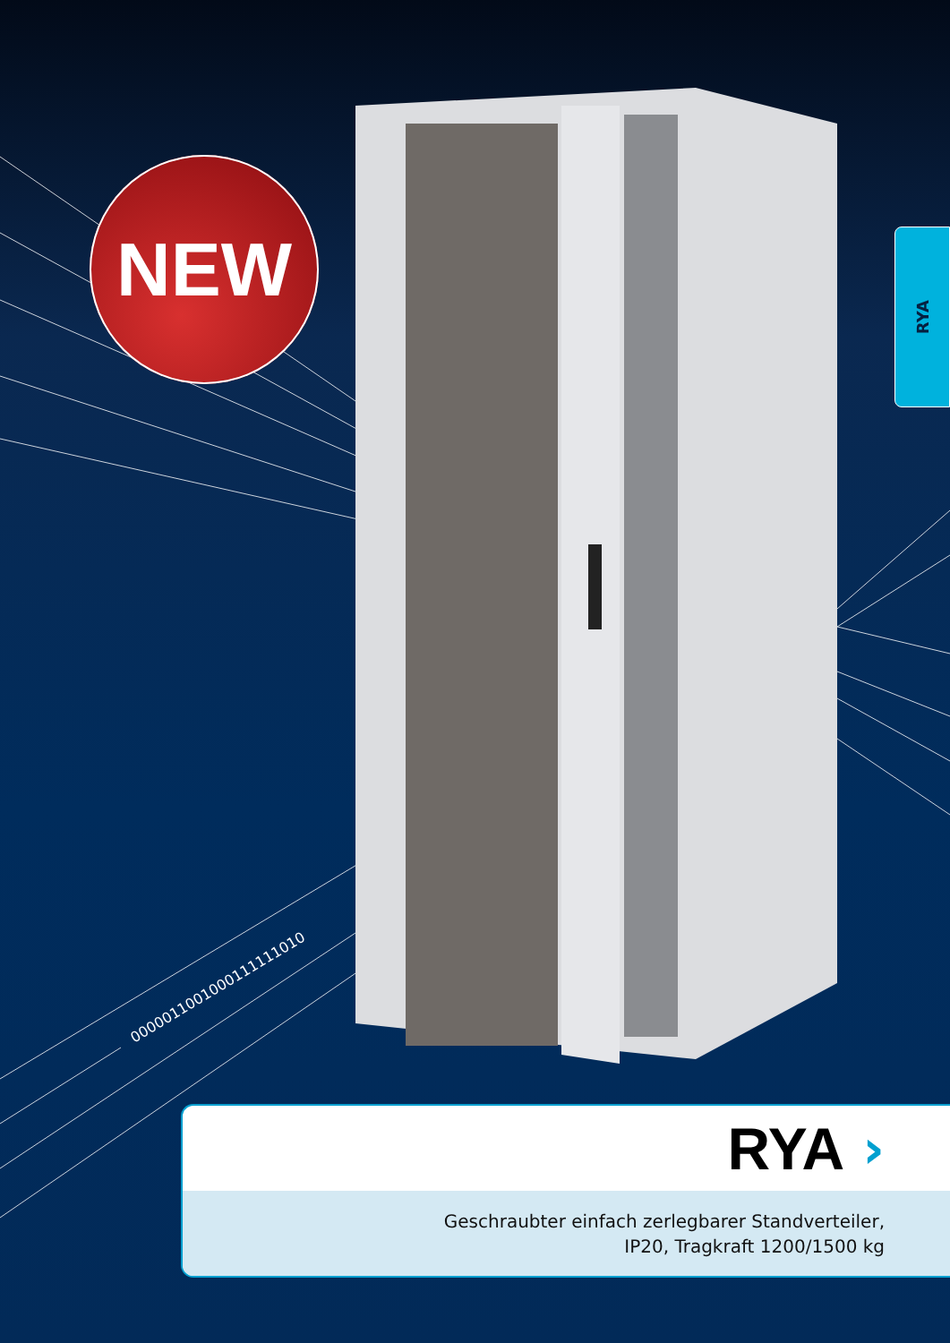0000011001000111111010
NEW
RYA
RYA ›
Geschraubter einfach zerlegbarer Standverteiler,
IP20, Tragkraft 1200/1500 kg